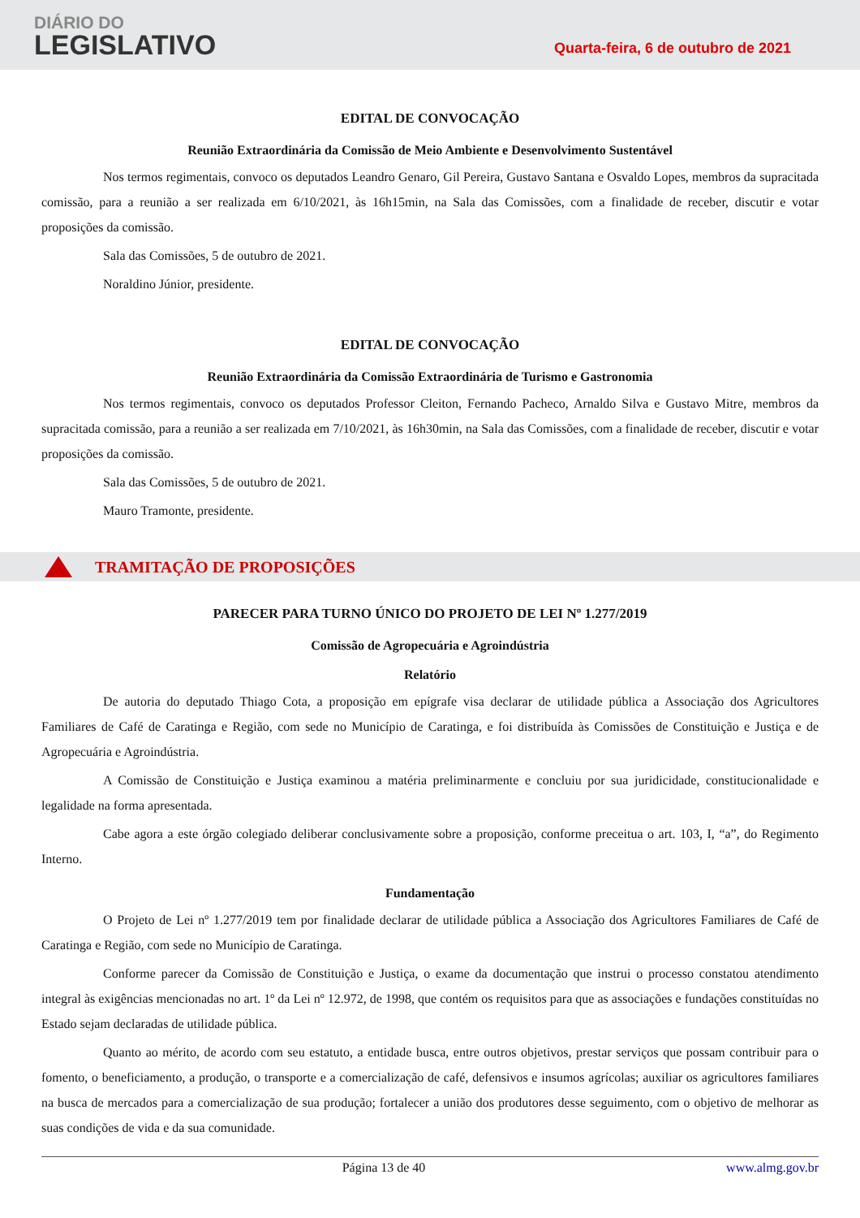DIÁRIO DO
LEGISLATIVO
Quarta-feira, 6 de outubro de 2021
EDITAL DE CONVOCAÇÃO
Reunião Extraordinária da Comissão de Meio Ambiente e Desenvolvimento Sustentável
Nos termos regimentais, convoco os deputados Leandro Genaro, Gil Pereira, Gustavo Santana e Osvaldo Lopes, membros da supracitada comissão, para a reunião a ser realizada em 6/10/2021, às 16h15min, na Sala das Comissões, com a finalidade de receber, discutir e votar proposições da comissão.
Sala das Comissões, 5 de outubro de 2021.
Noraldino Júnior, presidente.
EDITAL DE CONVOCAÇÃO
Reunião Extraordinária da Comissão Extraordinária de Turismo e Gastronomia
Nos termos regimentais, convoco os deputados Professor Cleiton, Fernando Pacheco, Arnaldo Silva e Gustavo Mitre, membros da supracitada comissão, para a reunião a ser realizada em 7/10/2021, às 16h30min, na Sala das Comissões, com a finalidade de receber, discutir e votar proposições da comissão.
Sala das Comissões, 5 de outubro de 2021.
Mauro Tramonte, presidente.
TRAMITAÇÃO DE PROPOSIÇÕES
PARECER PARA TURNO ÚNICO DO PROJETO DE LEI Nº 1.277/2019
Comissão de Agropecuária e Agroindústria
Relatório
De autoria do deputado Thiago Cota, a proposição em epígrafe visa declarar de utilidade pública a Associação dos Agricultores Familiares de Café de Caratinga e Região, com sede no Município de Caratinga, e foi distribuída às Comissões de Constituição e Justiça e de Agropecuária e Agroindústria.
A Comissão de Constituição e Justiça examinou a matéria preliminarmente e concluiu por sua juridicidade, constitucionalidade e legalidade na forma apresentada.
Cabe agora a este órgão colegiado deliberar conclusivamente sobre a proposição, conforme preceitua o art. 103, I, “a”, do Regimento Interno.
Fundamentação
O Projeto de Lei nº 1.277/2019 tem por finalidade declarar de utilidade pública a Associação dos Agricultores Familiares de Café de Caratinga e Região, com sede no Município de Caratinga.
Conforme parecer da Comissão de Constituição e Justiça, o exame da documentação que instrui o processo constatou atendimento integral às exigências mencionadas no art. 1º da Lei nº 12.972, de 1998, que contém os requisitos para que as associações e fundações constituídas no Estado sejam declaradas de utilidade pública.
Quanto ao mérito, de acordo com seu estatuto, a entidade busca, entre outros objetivos, prestar serviços que possam contribuir para o fomento, o beneficiamento, a produção, o transporte e a comercialização de café, defensivos e insumos agrícolas; auxiliar os agricultores familiares na busca de mercados para a comercialização de sua produção; fortalecer a união dos produtores desse seguimento, com o objetivo de melhorar as suas condições de vida e da sua comunidade.
Página 13 de 40 www.almg.gov.br